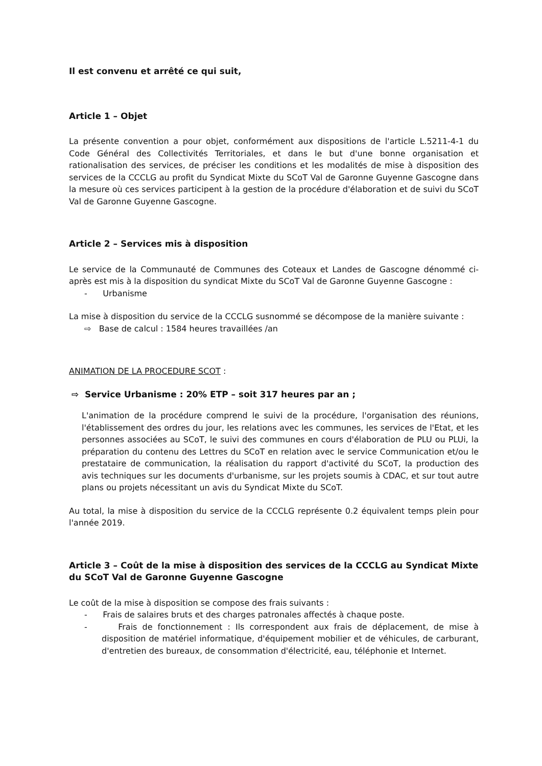Il est convenu et arrêté ce qui suit,
Article 1 – Objet
La présente convention a pour objet, conformément aux dispositions de l'article L.5211-4-1 du Code Général des Collectivités Territoriales, et dans le but d'une bonne organisation et rationalisation des services, de préciser les conditions et les modalités de mise à disposition des services de la CCCLG au profit du Syndicat Mixte du SCoT Val de Garonne Guyenne Gascogne dans la mesure où ces services participent à la gestion de la procédure d'élaboration et de suivi du SCoT Val de Garonne Guyenne Gascogne.
Article 2 – Services mis à disposition
Le service de la Communauté de Communes des Coteaux et Landes de Gascogne dénommé ci-après est mis à la disposition du syndicat Mixte du SCoT Val de Garonne Guyenne Gascogne :
- Urbanisme
La mise à disposition du service de la CCCLG susnommé se décompose de la manière suivante :
⇨ Base de calcul : 1584 heures travaillées /an
ANIMATION DE LA PROCEDURE SCOT :
⇨ Service Urbanisme : 20% ETP – soit 317 heures par an ;
L'animation de la procédure comprend le suivi de la procédure, l'organisation des réunions, l'établissement des ordres du jour, les relations avec les communes, les services de l'Etat, et les personnes associées au SCoT, le suivi des communes en cours d'élaboration de PLU ou PLUi, la préparation du contenu des Lettres du SCoT en relation avec le service Communication et/ou le prestataire de communication, la réalisation du rapport d'activité du SCoT, la production des avis techniques sur les documents d'urbanisme, sur les projets soumis à CDAC, et sur tout autre plans ou projets nécessitant un avis du Syndicat Mixte du SCoT.
Au total, la mise à disposition du service de la CCCLG représente 0.2 équivalent temps plein pour l'année 2019.
Article 3 – Coût de la mise à disposition des services de la CCCLG au Syndicat Mixte du SCoT Val de Garonne Guyenne Gascogne
Le coût de la mise à disposition se compose des frais suivants :
- Frais de salaires bruts et des charges patronales affectés à chaque poste.
- Frais de fonctionnement : Ils correspondent aux frais de déplacement, de mise à disposition de matériel informatique, d'équipement mobilier et de véhicules, de carburant, d'entretien des bureaux, de consommation d'électricité, eau, téléphonie et Internet.